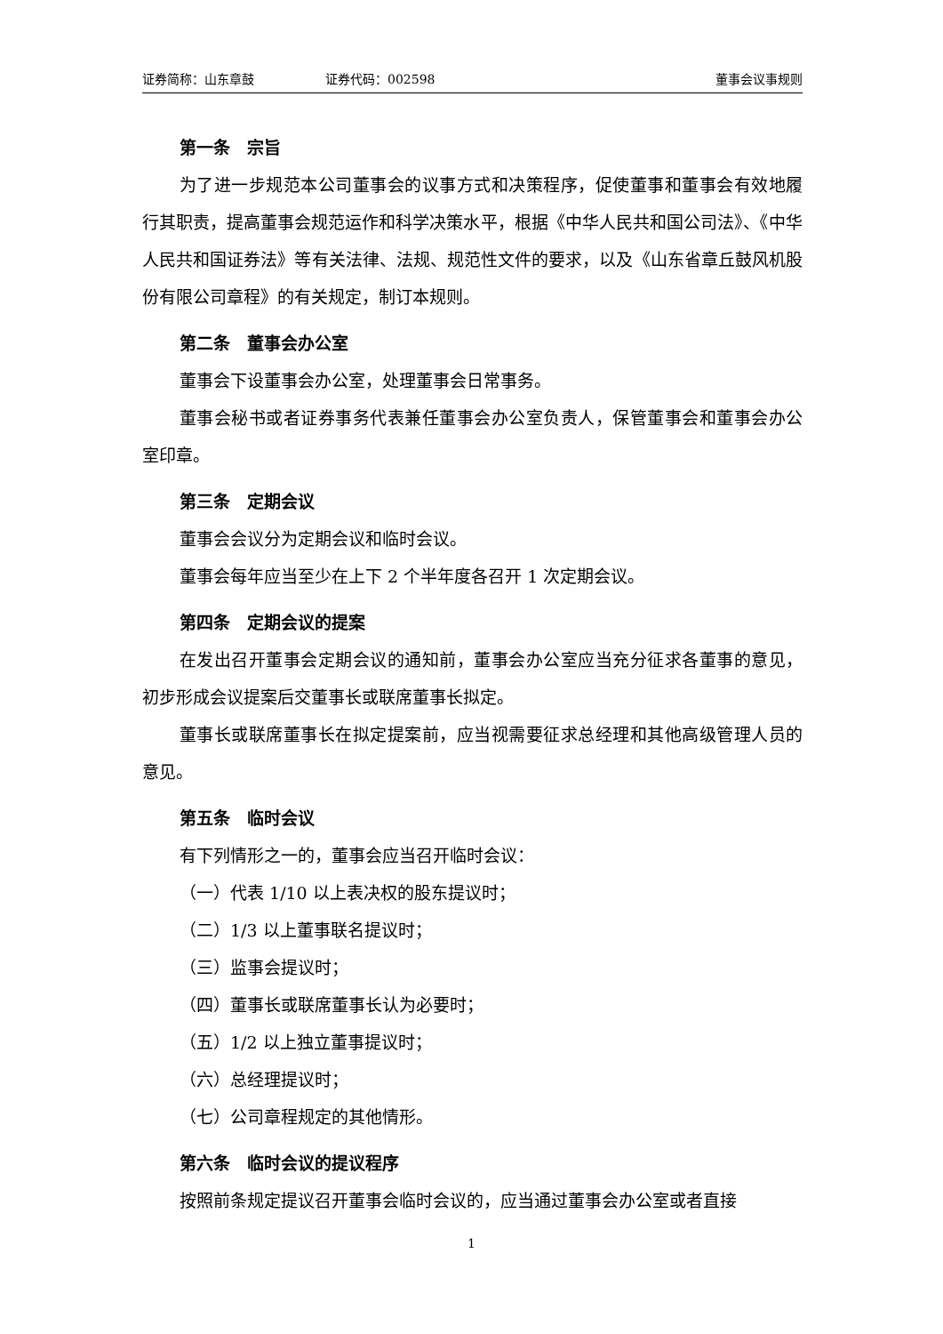证券简称：山东章鼓 证券代码：002598 董事会议事规则
第一条　宗旨
为了进一步规范本公司董事会的议事方式和决策程序，促使董事和董事会有效地履行其职责，提高董事会规范运作和科学决策水平，根据《中华人民共和国公司法》、《中华人民共和国证券法》等有关法律、法规、规范性文件的要求，以及《山东省章丘鼓风机股份有限公司章程》的有关规定，制订本规则。
第二条　董事会办公室
董事会下设董事会办公室，处理董事会日常事务。
董事会秘书或者证券事务代表兼任董事会办公室负责人，保管董事会和董事会办公室印章。
第三条　定期会议
董事会会议分为定期会议和临时会议。
董事会每年应当至少在上下 2 个半年度各召开 1 次定期会议。
第四条　定期会议的提案
在发出召开董事会定期会议的通知前，董事会办公室应当充分征求各董事的意见，初步形成会议提案后交董事长或联席董事长拟定。
董事长或联席董事长在拟定提案前，应当视需要征求总经理和其他高级管理人员的意见。
第五条　临时会议
有下列情形之一的，董事会应当召开临时会议：
（一）代表 1/10 以上表决权的股东提议时；
（二）1/3 以上董事联名提议时；
（三）监事会提议时；
（四）董事长或联席董事长认为必要时；
（五）1/2 以上独立董事提议时；
（六）总经理提议时；
（七）公司章程规定的其他情形。
第六条　临时会议的提议程序
按照前条规定提议召开董事会临时会议的，应当通过董事会办公室或者直接
1